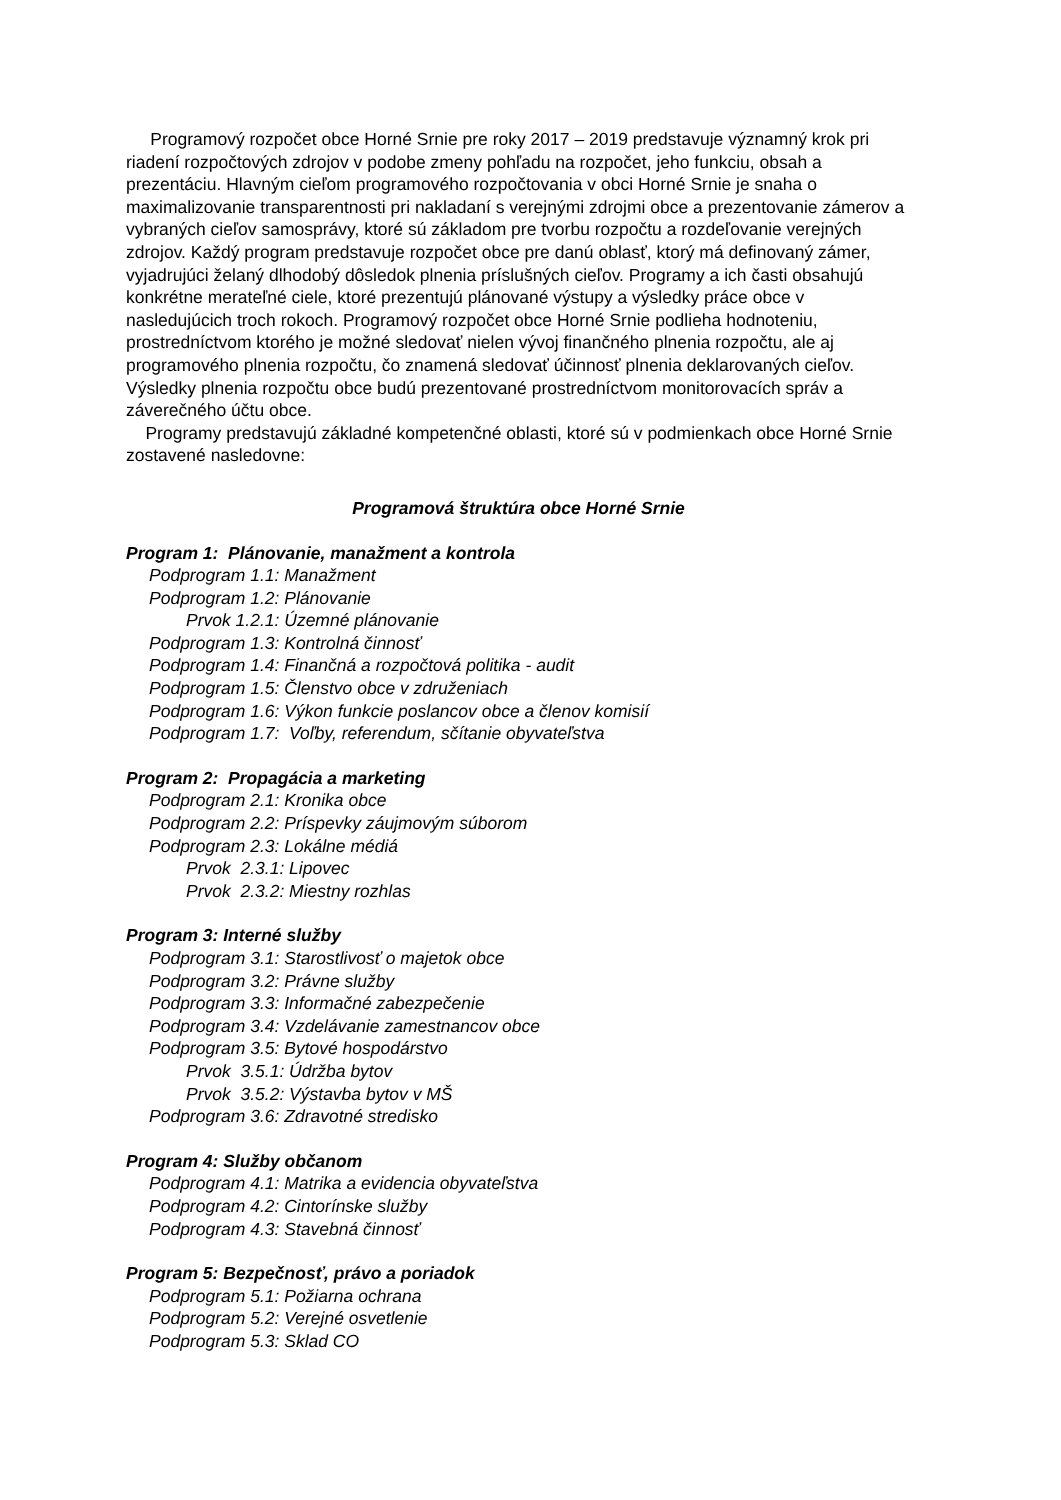Programový rozpočet obce Horné Srnie pre roky 2017 – 2019 predstavuje významný krok pri riadení rozpočtových zdrojov v podobe zmeny pohľadu na rozpočet, jeho funkciu, obsah a prezentáciu. Hlavným cieľom programového rozpočtovania v obci Horné Srnie je snaha o maximalizovanie transparentnosti pri nakladaní s verejnými zdrojmi obce a prezentovanie zámerov a vybraných cieľov samosprávy, ktoré sú základom pre tvorbu rozpočtu a rozdeľovanie verejných zdrojov. Každý program predstavuje rozpočet obce pre danú oblasť, ktorý má definovaný zámer, vyjadrujúci želaný dlhodobý dôsledok plnenia príslušných cieľov. Programy a ich časti obsahujú konkrétne merateľné ciele, ktoré prezentujú plánované výstupy a výsledky práce obce v nasledujúcich troch rokoch. Programový rozpočet obce Horné Srnie podlieha hodnoteniu, prostredníctvom ktorého je možné sledovať nielen vývoj finančného plnenia rozpočtu, ale aj programového plnenia rozpočtu, čo znamená sledovať účinnosť plnenia deklarovaných cieľov. Výsledky plnenia rozpočtu obce budú prezentované prostredníctvom monitorovacích správ a záverečného účtu obce.
Programy predstavujú základné kompetenčné oblasti, ktoré sú v podmienkach obce Horné Srnie zostavené nasledovne:
Programová štruktúra obce Horné Srnie
Program 1: Plánovanie, manažment a kontrola
Podprogram 1.1: Manažment
Podprogram 1.2: Plánovanie
Prvok 1.2.1: Územné plánovanie
Podprogram 1.3: Kontrolná činnosť
Podprogram 1.4: Finančná a rozpočtová politika - audit
Podprogram 1.5: Členstvo obce v združeniach
Podprogram 1.6: Výkon funkcie poslancov obce a členov komisií
Podprogram 1.7: Voľby, referendum, sčítanie obyvateľstva
Program 2: Propagácia a marketing
Podprogram 2.1: Kronika obce
Podprogram 2.2: Príspevky záujmovým súborom
Podprogram 2.3: Lokálne médiá
Prvok 2.3.1: Lipovec
Prvok 2.3.2: Miestny rozhlas
Program 3: Interné služby
Podprogram 3.1: Starostlivosť o majetok obce
Podprogram 3.2: Právne služby
Podprogram 3.3: Informačné zabezpečenie
Podprogram 3.4: Vzdelávanie zamestnancov obce
Podprogram 3.5: Bytové hospodárstvo
Prvok 3.5.1: Údržba bytov
Prvok 3.5.2: Výstavba bytov v MŠ
Podprogram 3.6: Zdravotné stredisko
Program 4: Služby občanom
Podprogram 4.1: Matrika a evidencia obyvateľstva
Podprogram 4.2: Cintorínske služby
Podprogram 4.3: Stavebná činnosť
Program 5: Bezpečnosť, právo a poriadok
Podprogram 5.1: Požiarna ochrana
Podprogram 5.2: Verejné osvetlenie
Podprogram 5.3: Sklad CO